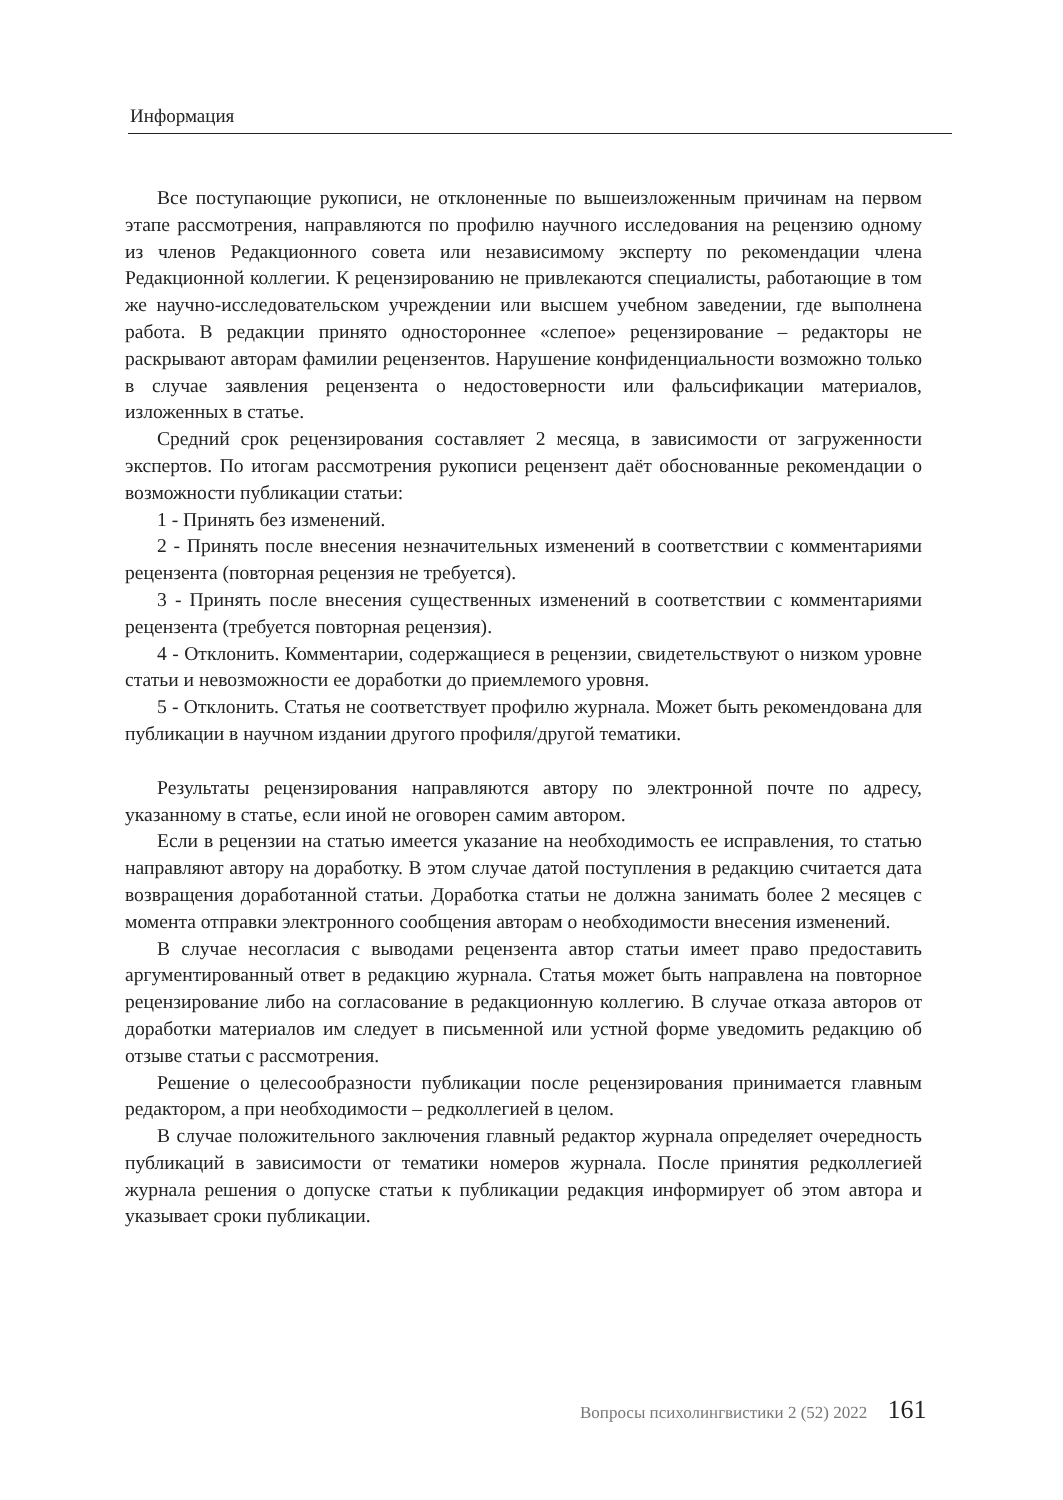Информация
Все поступающие рукописи, не отклоненные по вышеизложенным причинам на первом этапе рассмотрения, направляются по профилю научного исследования на рецензию одному из членов Редакционного совета или независимому эксперту по рекомендации члена Редакционной коллегии. К рецензированию не привлекаются специалисты, работающие в том же научно-исследовательском учреждении или высшем учебном заведении, где выполнена работа. В редакции принято одностороннее «слепое» рецензирование – редакторы не раскрывают авторам фамилии рецензентов. Нарушение конфиденциальности возможно только в случае заявления рецензента о недостоверности или фальсификации материалов, изложенных в статье.
Средний срок рецензирования составляет 2 месяца, в зависимости от загруженности экспертов. По итогам рассмотрения рукописи рецензент даёт обоснованные рекомендации о возможности публикации статьи:
1 - Принять без изменений.
2 - Принять после внесения незначительных изменений в соответствии с комментариями рецензента (повторная рецензия не требуется).
3 - Принять после внесения существенных изменений в соответствии с комментариями рецензента (требуется повторная рецензия).
4 - Отклонить. Комментарии, содержащиеся в рецензии, свидетельствуют о низком уровне статьи и невозможности ее доработки до приемлемого уровня.
5 - Отклонить. Статья не соответствует профилю журнала. Может быть рекомендована для публикации в научном издании другого профиля/другой тематики.
Результаты рецензирования направляются автору по электронной почте по адресу, указанному в статье, если иной не оговорен самим автором.
Если в рецензии на статью имеется указание на необходимость ее исправления, то статью направляют автору на доработку. В этом случае датой поступления в редакцию считается дата возвращения доработанной статьи. Доработка статьи не должна занимать более 2 месяцев с момента отправки электронного сообщения авторам о необходимости внесения изменений.
В случае несогласия с выводами рецензента автор статьи имеет право предоставить аргументированный ответ в редакцию журнала. Статья может быть направлена на повторное рецензирование либо на согласование в редакционную коллегию. В случае отказа авторов от доработки материалов им следует в письменной или устной форме уведомить редакцию об отзыве статьи с рассмотрения.
Решение о целесообразности публикации после рецензирования принимается главным редактором, а при необходимости – редколлегией в целом.
В случае положительного заключения главный редактор журнала определяет очередность публикаций в зависимости от тематики номеров журнала. После принятия редколлегией журнала решения о допуске статьи к публикации редакция информирует об этом автора и указывает сроки публикации.
Вопросы психолингвистики 2 (52) 2022 161